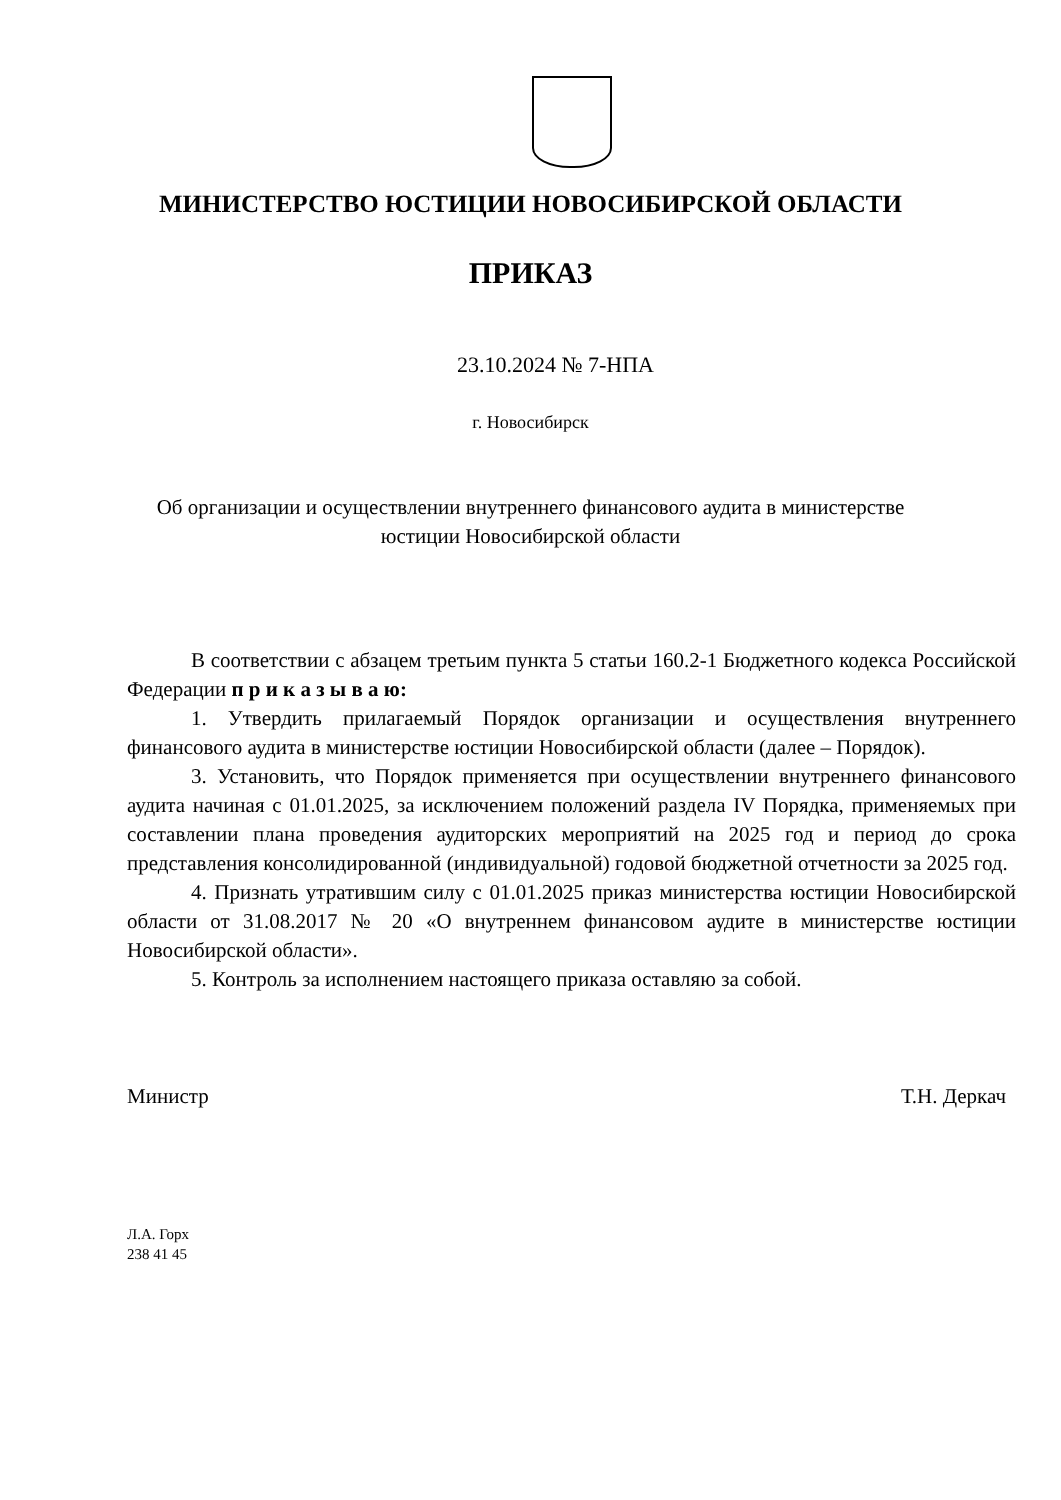МИНИСТЕРСТВО ЮСТИЦИИ НОВОСИБИРСКОЙ ОБЛАСТИ
ПРИКАЗ
23.10.2024 № 7-НПА
г. Новосибирск
Об организации и осуществлении внутреннего финансового аудита в министерстве юстиции Новосибирской области
В соответствии с абзацем третьим пункта 5 статьи 160.2-1 Бюджетного кодекса Российской Федерации п р и к а з ы в а ю:
1. Утвердить прилагаемый Порядок организации и осуществления внутреннего финансового аудита в министерстве юстиции Новосибирской области (далее – Порядок).
3. Установить, что Порядок применяется при осуществлении внутреннего финансового аудита начиная с 01.01.2025, за исключением положений раздела IV Порядка, применяемых при составлении плана проведения аудиторских мероприятий на 2025 год и период до срока представления консолидированной (индивидуальной) годовой бюджетной отчетности за 2025 год.
4. Признать утратившим силу с 01.01.2025 приказ министерства юстиции Новосибирской области от 31.08.2017 № 20 «О внутреннем финансовом аудите в министерстве юстиции Новосибирской области».
5. Контроль за исполнением настоящего приказа оставляю за собой.
Министр Т.Н. Деркач
Л.А. Горх
238 41 45